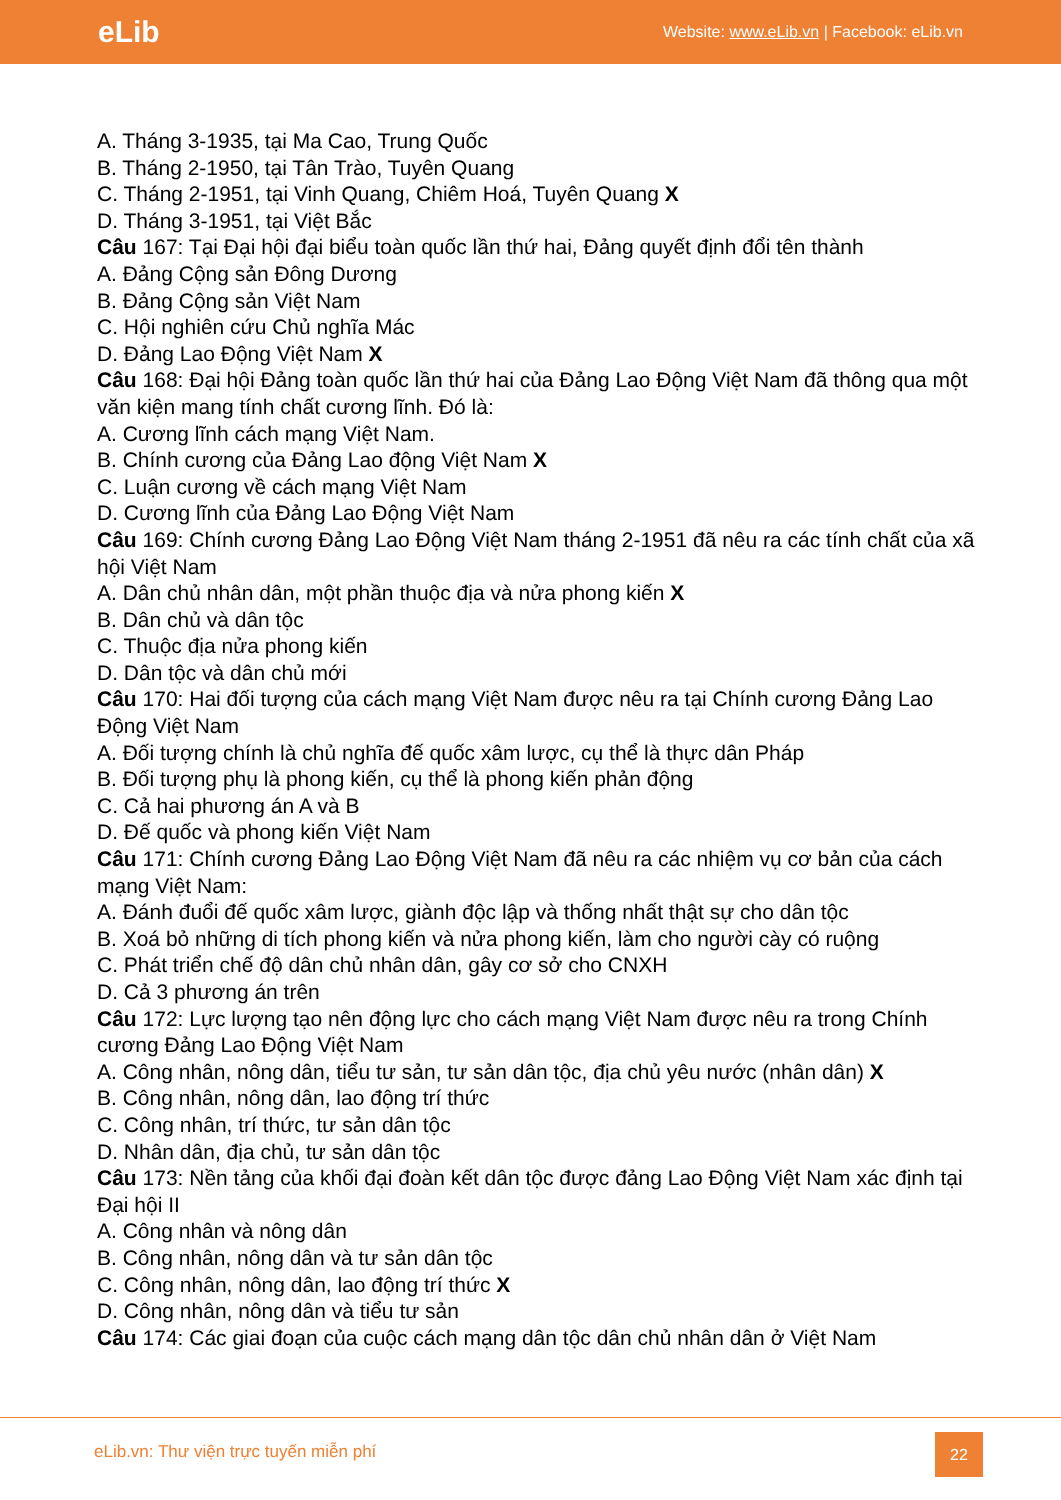eLib
Website: www.eLib.vn | Facebook: eLib.vn
A. Tháng 3-1935, tại Ma Cao, Trung Quốc
B. Tháng 2-1950, tại Tân Trào, Tuyên Quang
C. Tháng 2-1951, tại Vinh Quang, Chiêm Hoá, Tuyên Quang X
D. Tháng 3-1951, tại Việt Bắc
Câu 167: Tại Đại hội đại biểu toàn quốc lần thứ hai, Đảng quyết định đổi tên thành
A. Đảng Cộng sản Đông Dương
B. Đảng Cộng sản Việt Nam
C. Hội nghiên cứu Chủ nghĩa Mác
D. Đảng Lao Động Việt Nam X
Câu 168: Đại hội Đảng toàn quốc lần thứ hai của Đảng Lao Động Việt Nam đã thông qua một văn kiện mang tính chất cương lĩnh. Đó là:
A. Cương lĩnh cách mạng Việt Nam.
B. Chính cương của Đảng Lao động Việt Nam X
C. Luận cương về cách mạng Việt Nam
D. Cương lĩnh của Đảng Lao Động Việt Nam
Câu 169: Chính cương Đảng Lao Động Việt Nam tháng 2-1951 đã nêu ra các tính chất của xã hội Việt Nam
A. Dân chủ nhân dân, một phần thuộc địa và nửa phong kiến X
B. Dân chủ và dân tộc
C. Thuộc địa nửa phong kiến
D. Dân tộc và dân chủ mới
Câu 170: Hai đối tượng của cách mạng Việt Nam được nêu ra tại Chính cương Đảng Lao Động Việt Nam
A. Đối tượng chính là chủ nghĩa đế quốc xâm lược, cụ thể là thực dân Pháp
B. Đối tượng phụ là phong kiến, cụ thể là phong kiến phản động
C. Cả hai phương án A và B
D. Đế quốc và phong kiến Việt Nam
Câu 171: Chính cương Đảng Lao Động Việt Nam đã nêu ra các nhiệm vụ cơ bản của cách mạng Việt Nam:
A. Đánh đuổi đế quốc xâm lược, giành độc lập và thống nhất thật sự cho dân tộc
B. Xoá bỏ những di tích phong kiến và nửa phong kiến, làm cho người cày có ruộng
C. Phát triển chế độ dân chủ nhân dân, gây cơ sở cho CNXH
D. Cả 3 phương án trên
Câu 172: Lực lượng tạo nên động lực cho cách mạng Việt Nam được nêu ra trong Chính cương Đảng Lao Động Việt Nam
A. Công nhân, nông dân, tiểu tư sản, tư sản dân tộc, địa chủ yêu nước (nhân dân) X
B. Công nhân, nông dân, lao động trí thức
C. Công nhân, trí thức, tư sản dân tộc
D. Nhân dân, địa chủ, tư sản dân tộc
Câu 173: Nền tảng của khối đại đoàn kết dân tộc được đảng Lao Động Việt Nam xác định tại Đại hội II
A. Công nhân và nông dân
B. Công nhân, nông dân và tư sản dân tộc
C. Công nhân, nông dân, lao động trí thức X
D. Công nhân, nông dân và tiểu tư sản
Câu 174: Các giai đoạn của cuộc cách mạng dân tộc dân chủ nhân dân ở Việt Nam
eLib.vn: Thư viện trực tuyến miễn phí
22